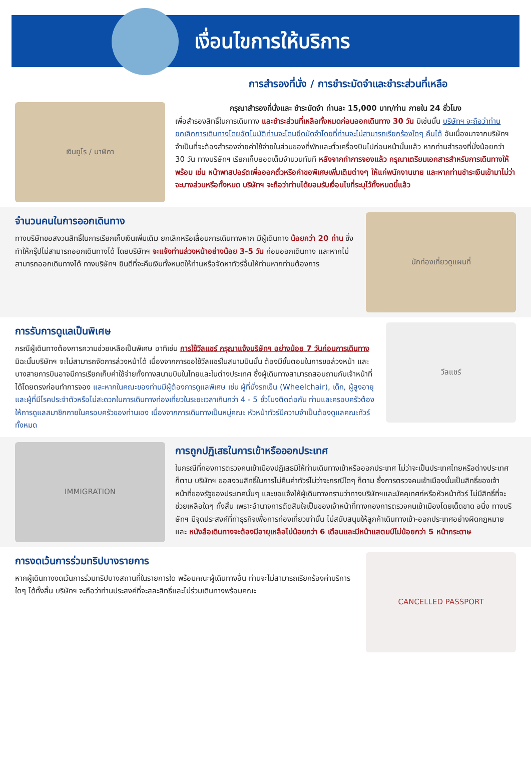เงื่อนไขการให้บริการ
การสำรองที่นั่ง / การชำระมัดจำและชำระส่วนที่เหลือ
เงินยูโร / นาฬิกา
กรุณาสำรองที่นั่งและ ชำระมัดจำ ท่านละ 15,000 บาท/ท่าน ภายใน 24 ชั่วโมง
เพื่อสำรองสิทธิ์ในการเดินทาง และชำระส่วนที่เหลือทั้งหมดก่อนออกเดินทาง 30 วัน มิเช่นนั้น บริษัทฯ จะถือว่าท่าน ยกเลิกการเดินทางโดยอัตโนมัติท่านจะโดนยึดมัดจำโดยที่ท่านจะไม่สามารถเรียกร้องใดๆ คืนได้ อันเนื่องมาจากบริษัทฯ จำเป็นที่จะต้องสำรองจ่ายค่าใช้จ่ายในส่วนของที่พักและตั๋วเครื่องบินไปก่อนหน้านั้นแล้ว หากท่านสำรองที่นั่งน้อยกว่า 30 วัน ทางบริษัทฯ เรียกเก็บยอดเต็มจำนวนทันที หลังจากทำการจองแล้ว กรุณาเตรียมเอกสารสำหรับการเดินทางให้พร้อม เช่น หน้าพาสปอร์ตเพื่อออกตั๋วหรือคำขอพิเศษเพิ่มเติมต่างๆ ให้แก่พนักงานขาย และหากท่านชำระเงินเข้ามาไม่ว่าจะบางส่วนหรือทั้งหมด บริษัทฯ จะถือว่าท่านได้ยอมรับเงื่อนไขที่ระบุไว้ทั้งหมดนี้แล้ว
จำนวนคนในการออกเดินทาง
ทางบริษัทขอสงวนสิทธิ์ในการเรียกเก็บเงินเพิ่มเติม ยกเลิกหรือเลื่อนการเดินทางหาก มีผู้เดินทาง น้อยกว่า 20 ท่าน ซึ่งทำให้กรุ๊ปไม่สามารถออกเดินทางได้ โดยบริษัทฯ จะแจ้งท่านล่วงหน้าอย่างน้อย 3-5 วัน ก่อนออกเดินทาง และหากไม่สามารถออกเดินทางได้ ทางบริษัทฯ ยินดีที่จะคืนเงินทั้งหมดให้ท่านหรือจัดหาทัวร์อื่นให้ท่านหากท่านต้องการ
นักท่องเที่ยวดูแผนที่
การรับการดูแลเป็นพิเศษ
กรณีผู้เดินทางต้องการความช่วยเหลือเป็นพิเศษ อาทิเช่น การใช้วีลแชร์ กรุณาแจ้งบริษัทฯ อย่างน้อย 7 วันก่อนการเดินทาง มิฉะนั้นบริษัทฯ จะไม่สามารถจัดการล่วงหน้าได้ เนื่องจากการขอใช้วีลแชร์ในสนามบินนั้น ต้องมีขั้นตอนในการขอล่วงหน้า และบางสายการบินอาจมีการเรียกเก็บค่าใช้จ่ายทั้งทางสนามบินในไทยและในต่างประเทศ ซึ่งผู้เดินทางสามารถสอบถามกับเจ้าหน้าที่ได้โดยตรงก่อนทำการจอง และหากในคณะของท่านมีผู้ต้องการดูแลพิเศษ เช่น ผู้ที่นั่งรถเข็น (Wheelchair), เด็ก, ผู้สูงอายุและผู้ที่มีโรคประจำตัวหรือไม่สะดวกในการเดินทางท่องเที่ยวในระยะเวลาเกินกว่า 4 - 5 ชั่วโมงติดต่อกัน ท่านและครอบครัวต้องให้การดูแลสมาชิกภายในครอบครัวของท่านเอง เนื่องจากการเดินทางเป็นหมู่คณะ หัวหน้าทัวร์มีความจำเป็นต้องดูแลคณะทัวร์ทั้งหมด
วีลแชร์
IMMIGRATION
การถูกปฏิเสธในการเข้าหรือออกประเทศ
ในกรณีที่กองการตรวจคนเข้าเมืองปฏิเสธมิให้ท่านเดินทางเข้าหรือออกประเทศ ไม่ว่าจะเป็นประเทศไทยหรือต่างประเทศก็ตาม บริษัทฯ ขอสงวนสิทธิ์ในการไม่คืนค่าทัวร์ไม่ว่าจะกรณีใดๆ ก็ตาม ซึ่งการตรวจคนเข้าเมืองนั้นเป็นสิทธิ์ของเจ้าหน้าที่ของรัฐของประเทศนั้นๆ และขอแจ้งให้ผู้เดินทางทราบว่าทางบริษัทฯและมัคคุเทศก์หรือหัวหน้าทัวร์ ไม่มีสิทธิ์ที่จะช่วยเหลือใดๆ ทั้งสิ้น เพราะอำนาจการตัดสินใจเป็นของเจ้าหน้าที่ทางกองการตรวจคนเข้าเมืองโดยเด็ดขาด อนึ่ง ทางบริษัทฯ มีจุดประสงค์ที่ทำธุรกิจเพื่อการท่องเที่ยวเท่านั้น ไม่สนับสนุนให้ลูกค้าเดินทางเข้า-ออกประเทศอย่างผิดกฎหมาย และ หนังสือเดินทางจะต้องมีอายุเหลือไม่น้อยกว่า 6 เดือนและมีหน้าแสตมป์ไม่น้อยกว่า 5 หน้ากระดาษ
การงดเว้นการร่วมทริปบางรายการ
หากผู้เดินทางงดเว้นการร่วมทริปบางสถานที่ในรายการใด พร้อมคณะผู้เดินทางอื่น ท่านจะไม่สามารถเรียกร้องค่าบริการใดๆ ได้ทั้งสิ้น บริษัทฯ จะถือว่าท่านประสงค์ที่จะสละสิทธิ์และไม่ร่วมเดินทางพร้อมคณะ
CANCELLED PASSPORT